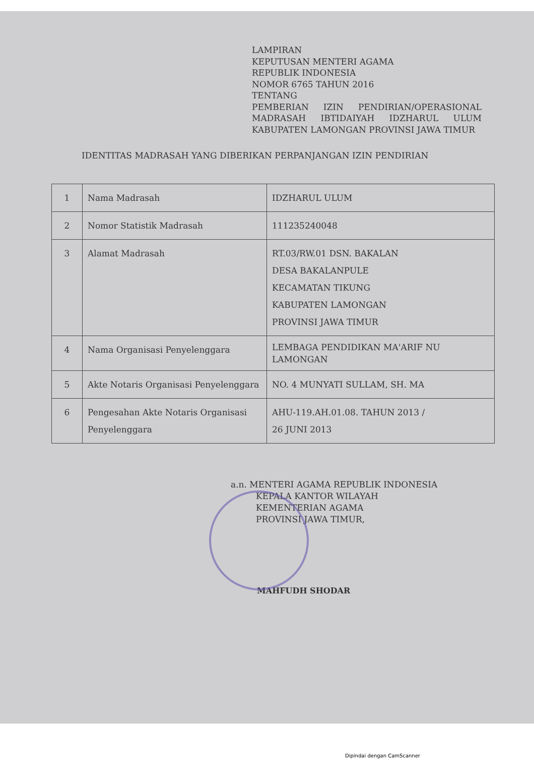LAMPIRAN
KEPUTUSAN MENTERI AGAMA
REPUBLIK INDONESIA
NOMOR 6765 TAHUN 2016
TENTANG
PEMBERIAN IZIN PENDIRIAN/OPERASIONAL MADRASAH IBTIDAIYAH IDZHARUL ULUM KABUPATEN LAMONGAN PROVINSI JAWA TIMUR
IDENTITAS MADRASAH YANG DIBERIKAN PERPANJANGAN IZIN PENDIRIAN
| 1 | Nama Madrasah | IDZHARUL ULUM |
| 2 | Nomor Statistik Madrasah | 111235240048 |
| 3 | Alamat Madrasah | RT.03/RW.01 DSN. BAKALAN DESA BAKALANPULE KECAMATAN TIKUNG KABUPATEN LAMONGAN PROVINSI JAWA TIMUR |
| 4 | Nama Organisasi Penyelenggara | LEMBAGA PENDIDIKAN MA'ARIF NU LAMONGAN |
| 5 | Akte Notaris Organisasi Penyelenggara | NO. 4 MUNYATI SULLAM, SH. MA |
| 6 | Pengesahan Akte Notaris Organisasi Penyelenggara | AHU-119.AH.01.08. TAHUN 2013 / 26 JUNI 2013 |
a.n. MENTERI AGAMA REPUBLIK INDONESIA
KEPALA KANTOR WILAYAH
KEMENTERIAN AGAMA
PROVINSI JAWA TIMUR,
MAHFUDH SHODAR
Dipindai dengan CamScanner